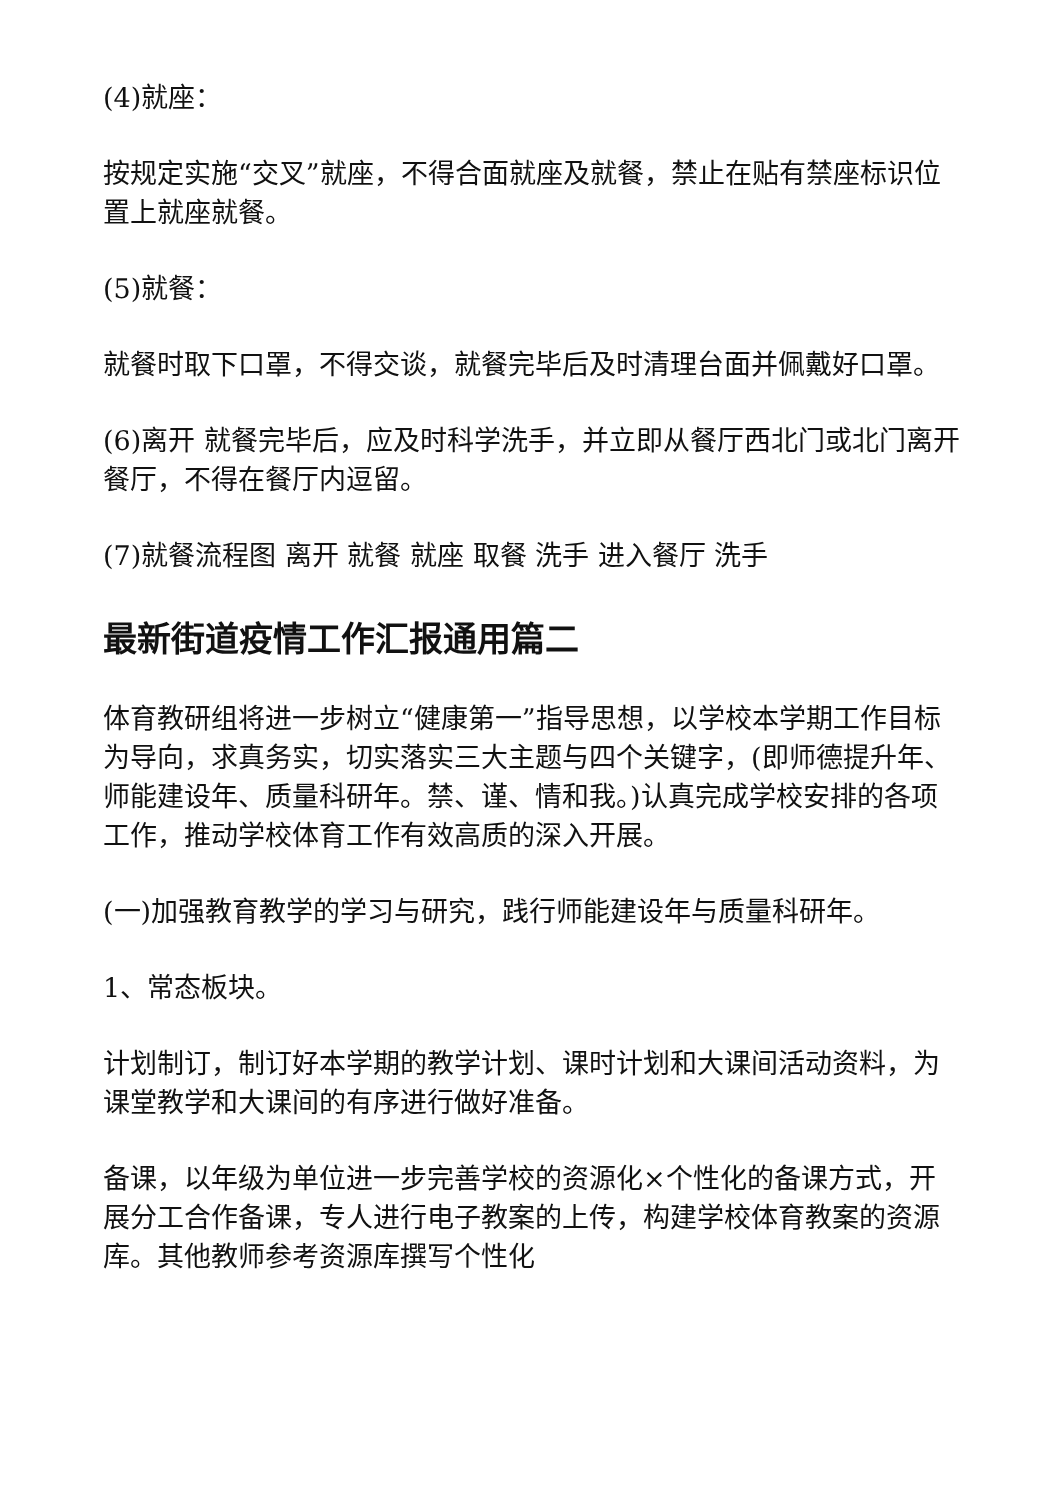(4)就座：
按规定实施“交叉”就座，不得合面就座及就餐，禁止在贴有禁座标识位置上就座就餐。
(5)就餐：
就餐时取下口罩，不得交谈，就餐完毕后及时清理台面并佩戴好口罩。
(6)离开 就餐完毕后，应及时科学洗手，并立即从餐厅西北门或北门离开餐厅，不得在餐厅内逗留。
(7)就餐流程图 离开 就餐 就座 取餐 洗手 进入餐厅 洗手
最新街道疫情工作汇报通用篇二
体育教研组将进一步树立“健康第一”指导思想，以学校本学期工作目标为导向，求真务实，切实落实三大主题与四个关键字，(即师德提升年、师能建设年、质量科研年。禁、谨、情和我。)认真完成学校安排的各项工作，推动学校体育工作有效高质的深入开展。
(一)加强教育教学的学习与研究，践行师能建设年与质量科研年。
1、常态板块。
计划制订，制订好本学期的教学计划、课时计划和大课间活动资料，为课堂教学和大课间的有序进行做好准备。
备课，以年级为单位进一步完善学校的资源化×个性化的备课方式，开展分工合作备课，专人进行电子教案的上传，构建学校体育教案的资源库。其他教师参考资源库撰写个性化